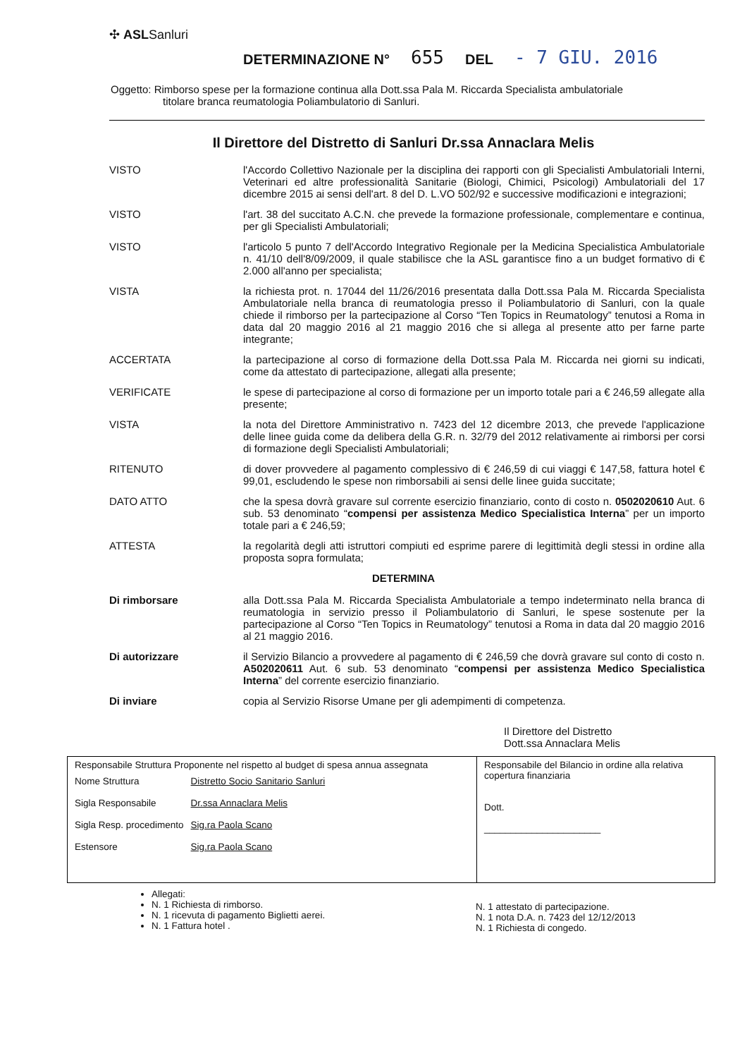✣ ASLSanluri
DETERMINAZIONE N° 655 DEL - 7 GIU. 2016
Oggetto: Rimborso spese per la formazione continua alla Dott.ssa Pala M. Riccarda Specialista ambulatoriale
titolare branca reumatologia Poliambulatorio di Sanluri.
Il Direttore del Distretto di Sanluri Dr.ssa Annaclara Melis
VISTO l'Accordo Collettivo Nazionale per la disciplina dei rapporti con gli Specialisti Ambulatoriali Interni, Veterinari ed altre professionalità Sanitarie (Biologi, Chimici, Psicologi) Ambulatoriali del 17 dicembre 2015 ai sensi dell'art. 8 del D. L.VO 502/92 e successive modificazioni e integrazioni;
VISTO l'art. 38 del succitato A.C.N. che prevede la formazione professionale, complementare e continua, per gli Specialisti Ambulatoriali;
VISTO l'articolo 5 punto 7 dell'Accordo Integrativo Regionale per la Medicina Specialistica Ambulatoriale n. 41/10 dell'8/09/2009, il quale stabilisce che la ASL garantisce fino a un budget formativo di € 2.000 all'anno per specialista;
VISTA la richiesta prot. n. 17044 del 11/26/2016 presentata dalla Dott.ssa Pala M. Riccarda Specialista Ambulatoriale nella branca di reumatologia presso il Poliambulatorio di Sanluri, con la quale chiede il rimborso per la partecipazione al Corso “Ten Topics in Reumatology” tenutosi a Roma in data dal 20 maggio 2016 al 21 maggio 2016 che si allega al presente atto per farne parte integrante;
ACCERTATA la partecipazione al corso di formazione della Dott.ssa Pala M. Riccarda nei giorni su indicati, come da attestato di partecipazione, allegati alla presente;
VERIFICATE le spese di partecipazione al corso di formazione per un importo totale pari a € 246,59 allegate alla presente;
VISTA la nota del Direttore Amministrativo n. 7423 del 12 dicembre 2013, che prevede l'applicazione delle linee guida come da delibera della G.R. n. 32/79 del 2012 relativamente ai rimborsi per corsi di formazione degli Specialisti Ambulatoriali;
RITENUTO di dover provvedere al pagamento complessivo di € 246,59 di cui viaggi € 147,58, fattura hotel € 99,01, escludendo le spese non rimborsabili ai sensi delle linee guida succitate;
DATO ATTO che la spesa dovrà gravare sul corrente esercizio finanziario, conto di costo n. 0502020610 Aut. 6 sub. 53 denominato “compensi per assistenza Medico Specialistica Interna” per un importo totale pari a € 246,59;
ATTESTA la regolarità degli atti istruttori compiuti ed esprime parere di legittimità degli stessi in ordine alla proposta sopra formulata;
DETERMINA
Di rimborsare alla Dott.ssa Pala M. Riccarda Specialista Ambulatoriale a tempo indeterminato nella branca di reumatologia in servizio presso il Poliambulatorio di Sanluri, le spese sostenute per la partecipazione al Corso “Ten Topics in Reumatology” tenutosi a Roma in data dal 20 maggio 2016 al 21 maggio 2016.
Di autorizzare il Servizio Bilancio a provvedere al pagamento di € 246,59 che dovrà gravare sul conto di costo n. A502020611 Aut. 6 sub. 53 denominato “compensi per assistenza Medico Specialistica Interna” del corrente esercizio finanziario.
Di inviare copia al Servizio Risorse Umane per gli adempimenti di competenza.
Il Direttore del Distretto
Dott.ssa Annaclara Melis
| Responsabile Struttura Proponente nel rispetto al budget di spesa annua assegnata / Nome Struttura / Distretto Socio Sanitario Sanluri / / Sigla Responsabile / Dr.ssa Annaclara Melis / / Sigla Resp. procedimento / Sig.ra Paola Scano / / Estensore / Sig.ra Paola Scano / | Responsabile del Bilancio in ordine alla relativa copertura finanziaria Dott. ______________________ |
Allegati:
N. 1 Richiesta di rimborso.
N. 1 ricevuta di pagamento Biglietti aerei.
N. 1 Fattura hotel .
N. 1 attestato di partecipazione.
N. 1 nota D.A. n. 7423 del 12/12/2013
N. 1 Richiesta di congedo.